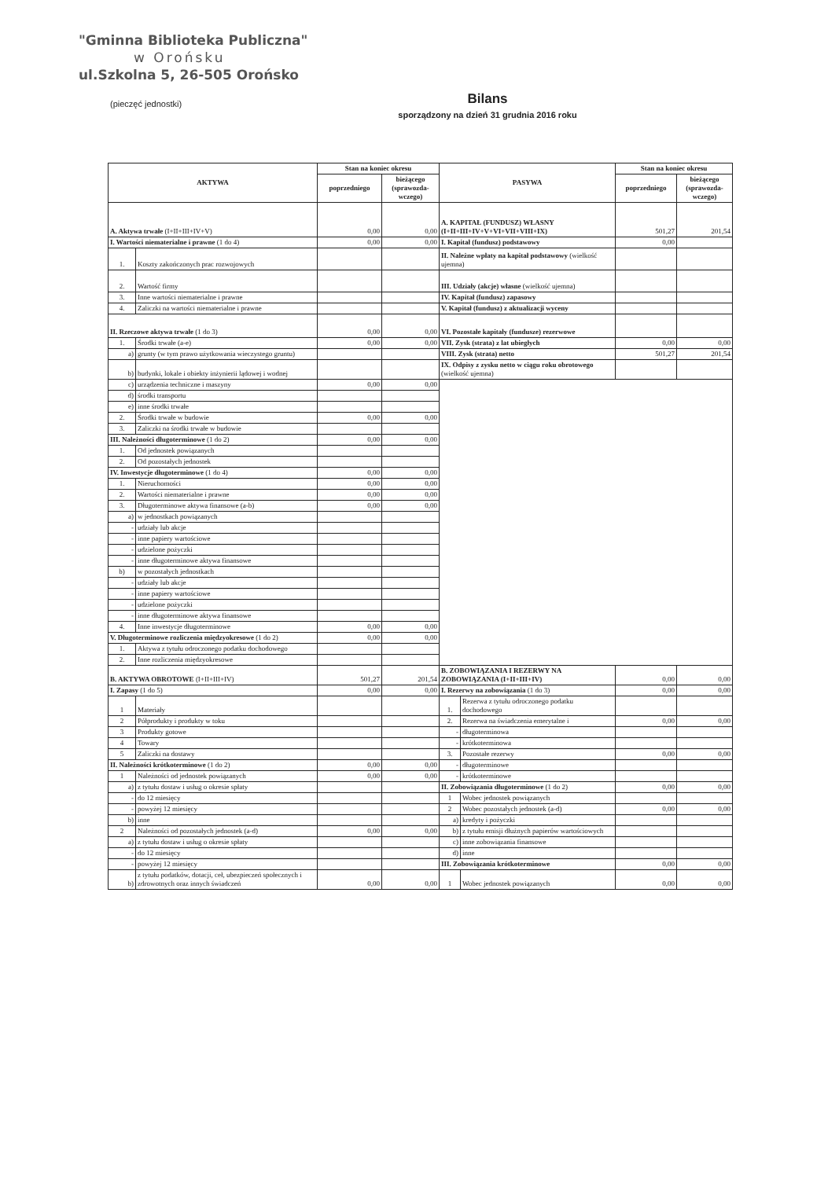"Gminna Biblioteka Publiczna"
w Orońsku
ul.Szkolna 5, 26-505 Orońsko
(pieczęć jednostki)
Bilans
sporządzony na dzień 31 grudnia 2016 roku
| AKTYWA | | Stan na koniec okresu | | PASYWA | | Stan na koniec okresu | |
| --- | --- | --- | --- | --- | --- | --- | --- |
| | | poprzedniego | bieżącego (sprawozda-wczego) | | | poprzedniego | bieżącego (sprawozda-wczego) |
| A. Aktywa trwałe (I+II+III+IV+V) | | 0,00 | 0,00 | A. KAPITAŁ (FUNDUSZ) WŁASNY (I+II+III+IV+V+VI+VII+VIII+IX) | | 501,27 | 201,54 |
| I. Wartości niematerialne i prawne (1 do 4) | | 0,00 | 0,00 | I. Kapitał (fundusz) podstawowy | | 0,00 | |
| 1. | Koszty zakończonych prac rozwojowych | | | II. Należne wpłaty na kapitał podstawowy (wielkość ujemna) | | | |
| 2. | Wartość firmy | | | III. Udziały (akcje) własne (wielkość ujemna) | | | |
| 3. | Inne wartości niematerialne i prawne | | | IV. Kapitał (fundusz) zapasowy | | | |
| 4. | Zaliczki na wartości niematerialne i prawne | | | V. Kapitał (fundusz) z aktualizacji wyceny | | | |
| II. Rzeczowe aktywa trwałe (1 do 3) | | 0,00 | 0,00 | VI. Pozostałe kapitały (fundusze) rezerwowe | | | |
| 1. | Środki trwałe (a-e) | 0,00 | 0,00 | VII. Zysk (strata) z lat ubiegłych | | 0,00 | 0,00 |
| a) | grunty (w tym prawo użytkowania wieczystego gruntu) | | | VIII. Zysk (strata) netto | | 501,27 | 201,54 |
| b) | budynki, lokale i obiekty inżynierii lądowej i wodnej | | | IX. Odpisy z zysku netto w ciągu roku obrotowego (wielkość ujemna) | | | |
| c) | urządzenia techniczne i maszyny | 0,00 | 0,00 | | | | |
| d) | środki transportu | | | | | | |
| e) | inne środki trwałe | | | | | | |
| 2. | Środki trwałe w budowie | 0,00 | 0,00 | | | | |
| 3. | Zaliczki na środki trwałe w budowie | | | | | | |
| III. Należności długoterminowe (1 do 2) | | 0,00 | 0,00 | | | | |
| 1. | Od jednostek powiązanych | | | | | | |
| 2. | Od pozostałych jednostek | | | | | | |
| IV. Inwestycje długoterminowe (1 do 4) | | 0,00 | 0,00 | | | | |
| 1. | Nieruchomości | 0,00 | 0,00 | | | | |
| 2. | Wartości niematerialne i prawne | 0,00 | 0,00 | | | | |
| 3. | Długoterminowe aktywa finansowe (a-b) | 0,00 | 0,00 | | | | |
| a) | w jednostkach powiązanych | | | | | | |
| - | udziały lub akcje | | | | | | |
| - | inne papiery wartościowe | | | | | | |
| - | udzielone pożyczki | | | | | | |
| - | inne długoterminowe aktywa finansowe | | | | | | |
| b) | w pozostałych jednostkach | | | | | | |
| - | udziały lub akcje | | | | | | |
| - | inne papiery wartościowe | | | | | | |
| - | udzielone pożyczki | | | | | | |
| - | inne długoterminowe aktywa finansowe | | | | | | |
| 4. | Inne inwestycje długoterminowe | 0,00 | 0,00 | | | | |
| V. Długoterminowe rozliczenia międzyokresowe (1 do 2) | | 0,00 | 0,00 | | | | |
| 1. | Aktywa z tytułu odroczonego podatku dochodowego | | | | | | |
| 2. | Inne rozliczenia międzyokresowe | | | | | | |
| B. AKTYWA OBROTOWE (I+II+III+IV) | | 501,27 | 201,54 | B. ZOBOWIĄZANIA I REZERWY NA ZOBOWIĄZANIA (I+II+III+IV) | | 0,00 | 0,00 |
| I. Zapasy (1 do 5) | | 0,00 | 0,00 | I. Rezerwy na zobowiązania (1 do 3) | | 0,00 | 0,00 |
| 1 | Materiały | | | 1. | Rezerwa z tytułu odroczonego podatku dochodowego | | |
| 2 | Półprodukty i produkty w toku | | | 2. | Rezerwa na świadczenia emerytalne i | 0,00 | 0,00 |
| 3 | Produkty gotowe | | | - | długoterminowa | | |
| 4 | Towary | | | - | krótkoterminowa | | |
| 5 | Zaliczki na dostawy | | | 3. | Pozostałe rezerwy | 0,00 | 0,00 |
| II. Należności krótkoterminowe (1 do 2) | | 0,00 | 0,00 | - | długoterminowe | | |
| 1 | Należności od jednostek powiązanych | 0,00 | 0,00 | - | krótkoterminowe | | |
| a) | z tytułu dostaw i usług o okresie spłaty | | | II. Zobowiązania długoterminowe (1 do 2) | | 0,00 | 0,00 |
| - | do 12 miesięcy | | | 1 | Wobec jednostek powiązanych | | |
| - | powyżej 12 miesięcy | | | 2 | Wobec pozostałych jednostek (a-d) | 0,00 | 0,00 |
| b) | inne | | | a) | kredyty i pożyczki | | |
| 2 | Należności od pozostałych jednostek (a-d) | 0,00 | 0,00 | b) | z tytułu emisji dłużnych papierów wartościowych | | |
| a) | z tytułu dostaw i usług o okresie spłaty | | | c) | inne zobowiązania finansowe | | |
| - | do 12 miesięcy | | | d) | inne | | |
| - | powyżej 12 miesięcy | | | III. Zobowiązania krótkoterminowe | | 0,00 | 0,00 |
| b) | z tytułu podatków, dotacji, ceł, ubezpieczeń społecznych i zdrowotnych oraz innych świadczeń | 0,00 | 0,00 | 1 | Wobec jednostek powiązanych | 0,00 | 0,00 |